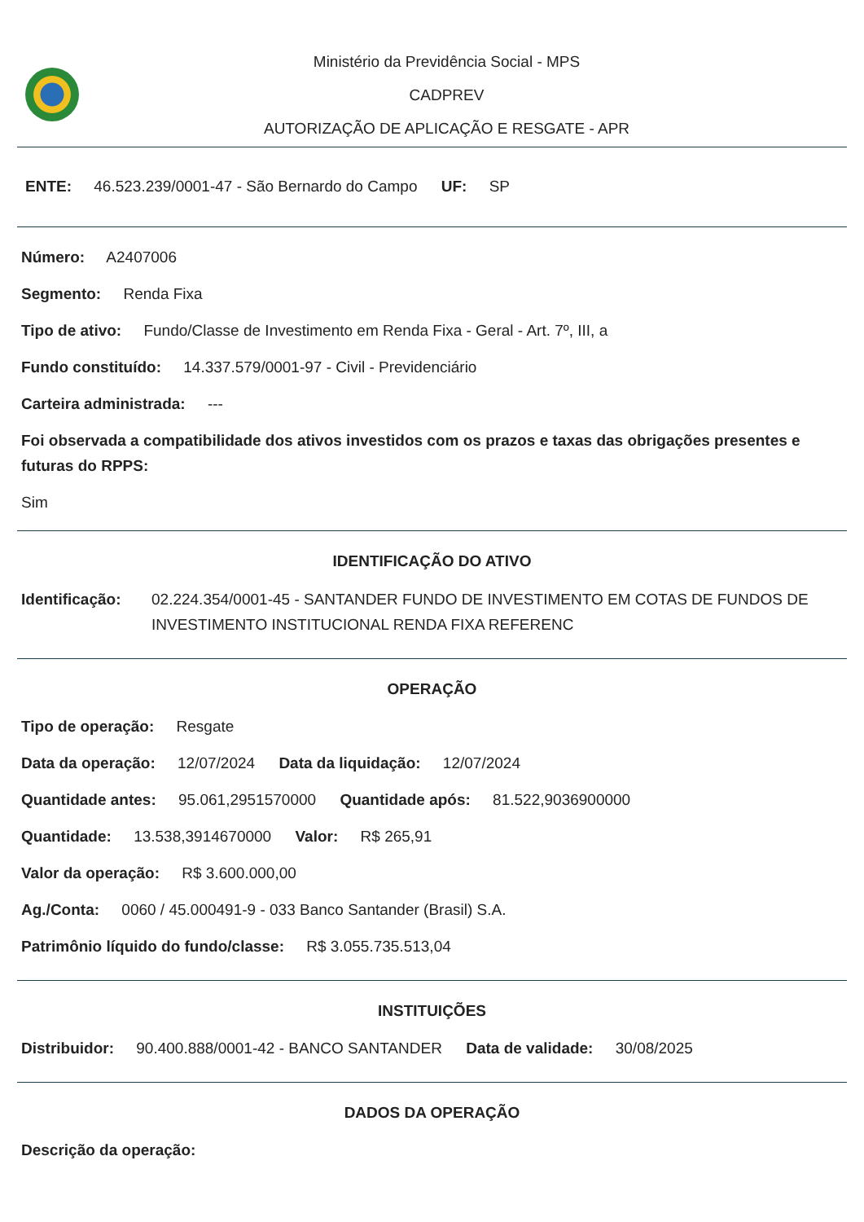Ministério da Previdência Social - MPS
CADPREV
AUTORIZAÇÃO DE APLICAÇÃO E RESGATE - APR
ENTE: 46.523.239/0001-47 - São Bernardo do Campo UF: SP
Número: A2407006
Segmento: Renda Fixa
Tipo de ativo: Fundo/Classe de Investimento em Renda Fixa - Geral - Art. 7º, III, a
Fundo constituído: 14.337.579/0001-97 - Civil - Previdenciário
Carteira administrada: ---
Foi observada a compatibilidade dos ativos investidos com os prazos e taxas das obrigações presentes e futuras do RPPS:
Sim
IDENTIFICAÇÃO DO ATIVO
Identificação: 02.224.354/0001-45 - SANTANDER FUNDO DE INVESTIMENTO EM COTAS DE FUNDOS DE INVESTIMENTO INSTITUCIONAL RENDA FIXA REFERENC
OPERAÇÃO
Tipo de operação: Resgate
Data da operação: 12/07/2024 Data da liquidação: 12/07/2024
Quantidade antes: 95.061,2951570000 Quantidade após: 81.522,9036900000
Quantidade: 13.538,3914670000 Valor: R$ 265,91
Valor da operação: R$ 3.600.000,00
Ag./Conta: 0060 / 45.000491-9 - 033 Banco Santander (Brasil) S.A.
Patrimônio líquido do fundo/classe: R$ 3.055.735.513,04
INSTITUIÇÕES
Distribuidor: 90.400.888/0001-42 - BANCO SANTANDER Data de validade: 30/08/2025
DADOS DA OPERAÇÃO
Descrição da operação: